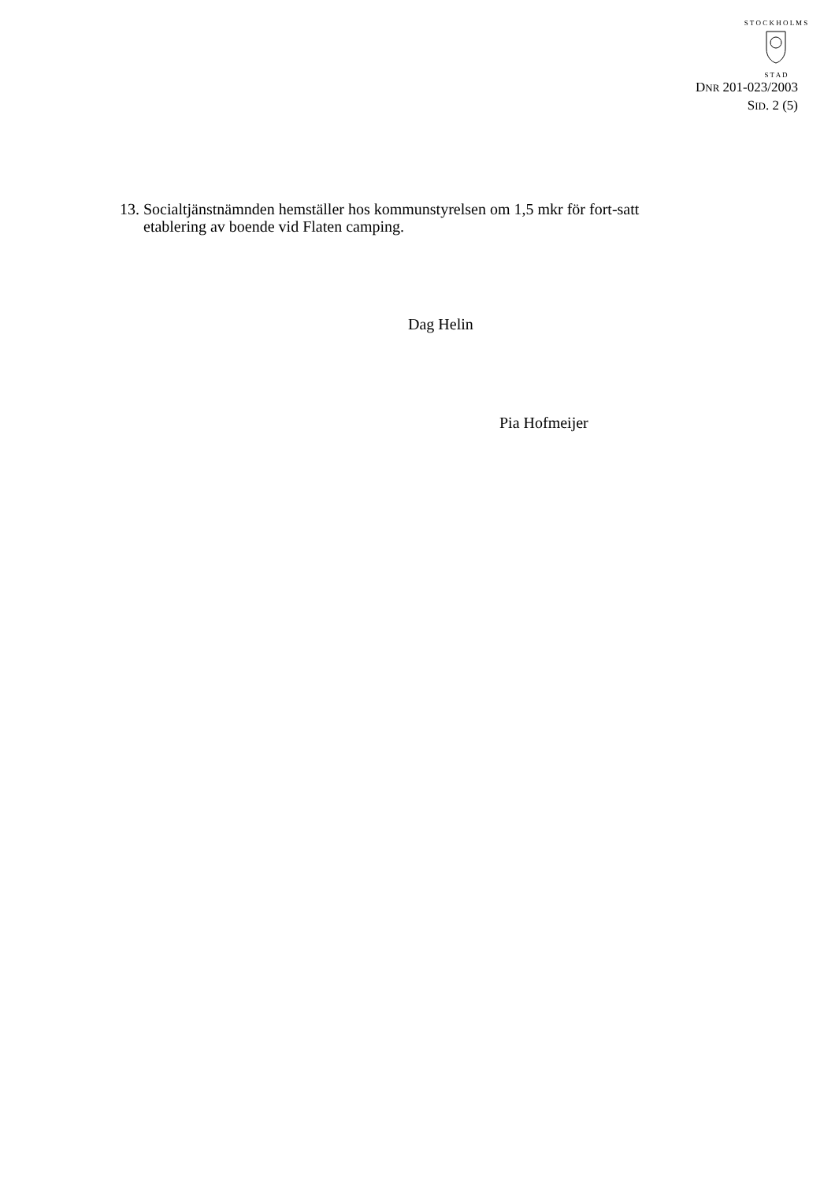S T O C K H O L M S
S T A D
DNR 201-023/2003
SID. 2 (5)
13. Socialtjänstnämnden hemställer hos kommunstyrelsen om 1,5 mkr för fort-satt etablering av boende vid Flaten camping.
Dag Helin
Pia Hofmeijer